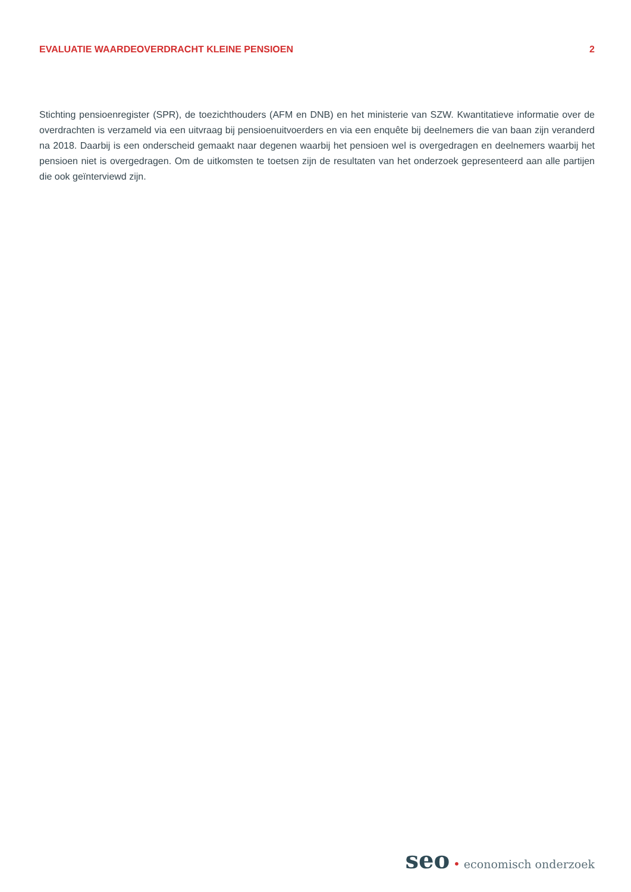EVALUATIE WAARDEOVERDRACHT KLEINE PENSIOEN 2
Stichting pensioenregister (SPR), de toezichthouders (AFM en DNB) en het ministerie van SZW. Kwantitatieve informatie over de overdrachten is verzameld via een uitvraag bij pensioenuitvoerders en via een enquête bij deelnemers die van baan zijn veranderd na 2018. Daarbij is een onderscheid gemaakt naar degenen waarbij het pensioen wel is overgedragen en deelnemers waarbij het pensioen niet is overgedragen. Om de uitkomsten te toetsen zijn de resultaten van het onderzoek gepresenteerd aan alle partijen die ook geïnterviewd zijn.
seo • economisch onderzoek